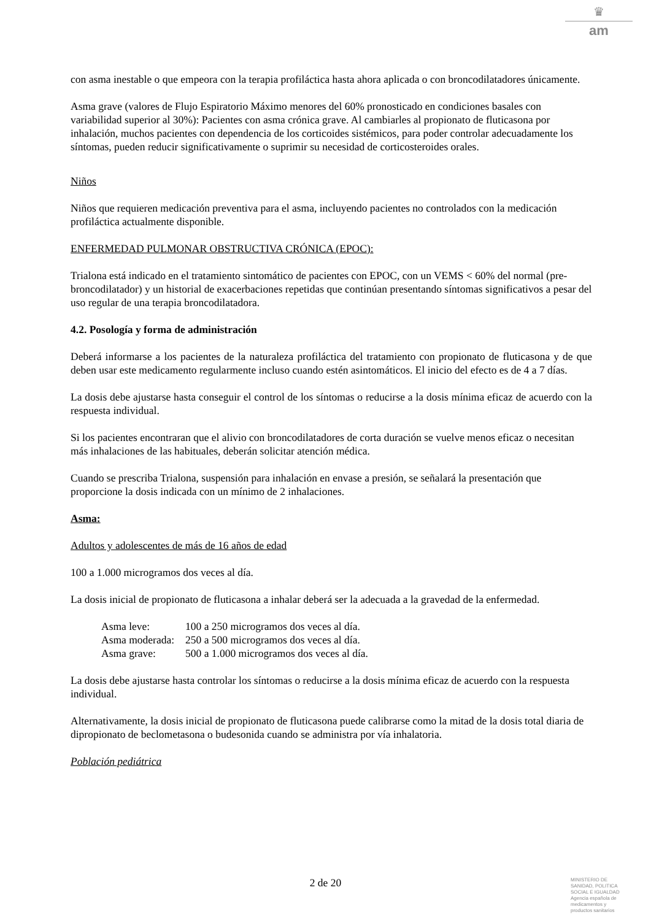♛
am
con asma inestable o que empeora con la terapia profiláctica hasta ahora aplicada o con broncodilatadores únicamente.
Asma grave (valores de Flujo Espiratorio Máximo menores del 60% pronosticado en condiciones basales con variabilidad superior al 30%): Pacientes con asma crónica grave. Al cambiarles al propionato de fluticasona por inhalación, muchos pacientes con dependencia de los corticoides sistémicos, para poder controlar adecuadamente los síntomas, pueden reducir significativamente o suprimir su necesidad de corticosteroides orales.
Niños
Niños que requieren medicación preventiva para el asma, incluyendo pacientes no controlados con la medicación profiláctica actualmente disponible.
ENFERMEDAD PULMONAR OBSTRUCTIVA CRÓNICA (EPOC):
Trialona está indicado en el tratamiento sintomático de pacientes con EPOC, con un VEMS < 60% del normal (pre-broncodilatador) y un historial de exacerbaciones repetidas que continúan presentando síntomas significativos a pesar del uso regular de una terapia broncodilatadora.
4.2. Posología y forma de administración
Deberá informarse a los pacientes de la naturaleza profiláctica del tratamiento con propionato de fluticasona y de que deben usar este medicamento regularmente incluso cuando estén asintomáticos. El inicio del efecto es de 4 a 7 días.
La dosis debe ajustarse hasta conseguir el control de los síntomas o reducirse a la dosis mínima eficaz de acuerdo con la respuesta individual.
Si los pacientes encontraran que el alivio con broncodilatadores de corta duración se vuelve menos eficaz o necesitan más inhalaciones de las habituales, deberán solicitar atención médica.
Cuando se prescriba Trialona, suspensión para inhalación en envase a presión, se señalará la presentación que proporcione la dosis indicada con un mínimo de 2 inhalaciones.
Asma:
Adultos y adolescentes de más de 16 años de edad
100 a 1.000 microgramos dos veces al día.
La dosis inicial de propionato de fluticasona a inhalar deberá ser la adecuada a la gravedad de la enfermedad.
| Asma leve: | 100 a 250 microgramos dos veces al día. |
| Asma moderada: | 250 a 500 microgramos dos veces al día. |
| Asma grave: | 500 a 1.000 microgramos dos veces al día. |
La dosis debe ajustarse hasta controlar los síntomas o reducirse a la dosis mínima eficaz de acuerdo con la respuesta individual.
Alternativamente, la dosis inicial de propionato de fluticasona puede calibrarse como la mitad de la dosis total diaria de dipropionato de beclometasona o budesonida cuando se administra por vía inhalatoria.
Población pediátrica
2 de 20
MINISTERIO DE
SANIDAD, POLITICA
SOCIAL E IGUALDAD
Agencia española de
medicamentos y
productos sanitarios